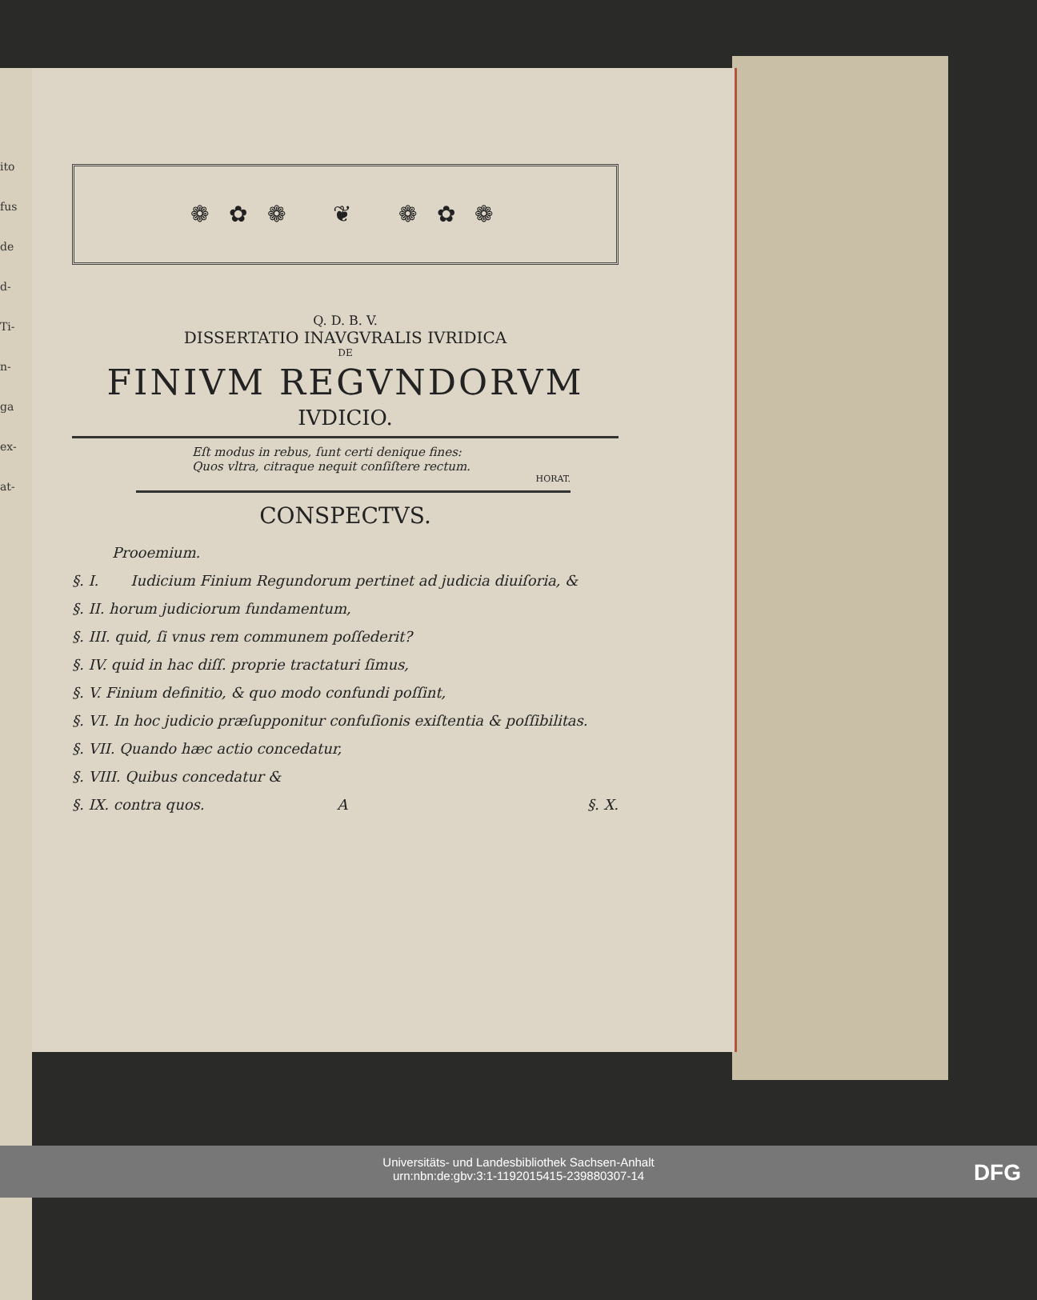ito
fus
de
d-
Ti-
n-
ga
ex-
at-
❁ ✿ ❁ ❦ ❁ ✿ ❁
Q. D. B. V.
DISSERTATIO INAVGVRALIS IVRIDICA
DE
FINIVM REGVNDORVM
IVDICIO.
Eſt modus in rebus, ſunt certi denique fines:
Quos vltra, citraque nequit conſiſtere rectum.
HORAT.
CONSPECTVS.
Prooemium.
§. I. Iudicium Finium Regundorum pertinet ad judicia diuiſoria, &
§. II. horum judiciorum fundamentum,
§. III. quid, ſi vnus rem communem poſſederit?
§. IV. quid in hac diſſ. proprie tractaturi ſimus,
§. V. Finium definitio, & quo modo confundi poſſint,
§. VI. In hoc judicio præſupponitur confuſionis exiſtentia & poſſibilitas.
§. VII. Quando hæc actio concedatur,
§. VIII. Quibus concedatur &
§. IX. contra quos. A §. X.
Universitäts- und Landesbibliothek Sachsen-Anhalt
urn:nbn:de:gbv:3:1-1192015415-239880307-14
DFG